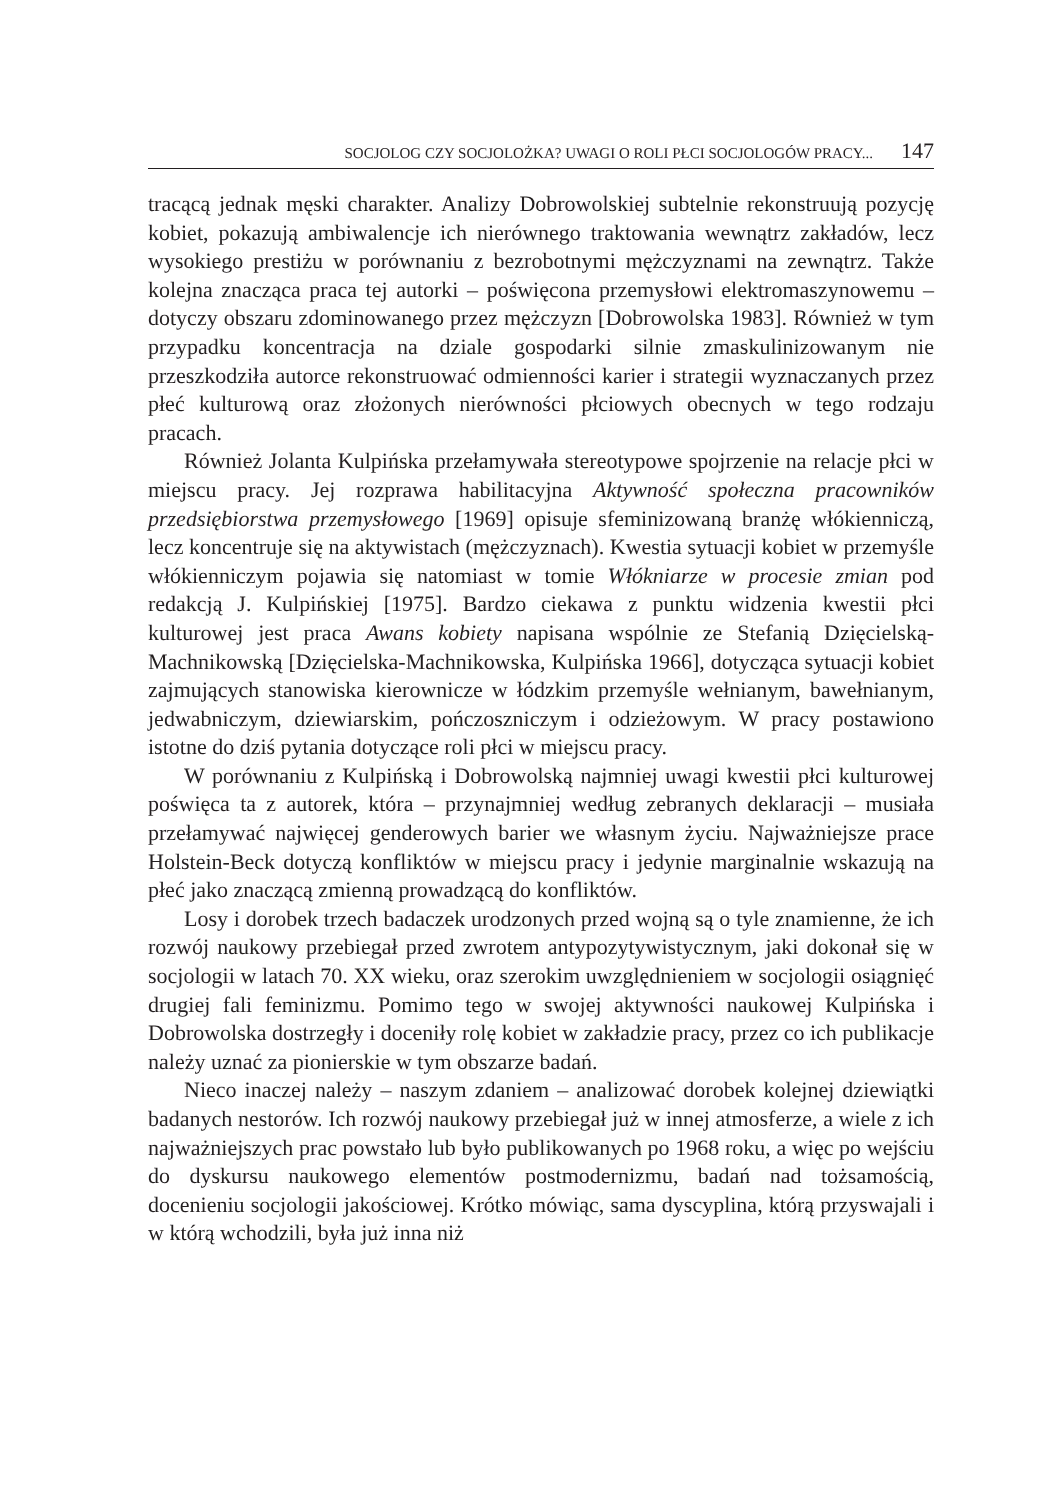SOCJOLOG CZY SOCJOLOŻKA? UWAGI O ROLI PŁCI SOCJOLOGÓW PRACY... 147
tracącą jednak męski charakter. Analizy Dobrowolskiej subtelnie rekonstruują pozycję kobiet, pokazują ambiwalencje ich nierównego traktowania wewnątrz zakładów, lecz wysokiego prestiżu w porównaniu z bezrobotnymi mężczyznami na zewnątrz. Także kolejna znacząca praca tej autorki – poświęcona przemysłowi elektromaszynowemu – dotyczy obszaru zdominowanego przez mężczyzn [Dobrowolska 1983]. Również w tym przypadku koncentracja na dziale gospodarki silnie zmaskulinizowanym nie przeszkodziła autorce rekonstruować odmienności karier i strategii wyznaczanych przez płeć kulturową oraz złożonych nierówności płciowych obecnych w tego rodzaju pracach.
Również Jolanta Kulpińska przełamywała stereotypowe spojrzenie na relacje płci w miejscu pracy. Jej rozprawa habilitacyjna Aktywność społeczna pracowników przedsiębiorstwa przemysłowego [1969] opisuje sfeminizowaną branżę włókienniczą, lecz koncentruje się na aktywistach (mężczyznach). Kwestia sytuacji kobiet w przemyśle włókienniczym pojawia się natomiast w tomie Włókniarze w procesie zmian pod redakcją J. Kulpińskiej [1975]. Bardzo ciekawa z punktu widzenia kwestii płci kulturowej jest praca Awans kobiety napisana wspólnie ze Stefanią Dzięcielską-Machnikowską [Dzięcielska-Machnikowska, Kulpińska 1966], dotycząca sytuacji kobiet zajmujących stanowiska kierownicze w łódzkim przemyśle wełnianym, bawełnianym, jedwabniczym, dziewiarskim, pończoszniczym i odzieżowym. W pracy postawiono istotne do dziś pytania dotyczące roli płci w miejscu pracy.
W porównaniu z Kulpińską i Dobrowolską najmniej uwagi kwestii płci kulturowej poświęca ta z autorek, która – przynajmniej według zebranych deklaracji – musiała przełamywać najwięcej genderowych barier we własnym życiu. Najważniejsze prace Holstein-Beck dotyczą konfliktów w miejscu pracy i jedynie marginalnie wskazują na płeć jako znaczącą zmienną prowadzącą do konfliktów.
Losy i dorobek trzech badaczek urodzonych przed wojną są o tyle znamienne, że ich rozwój naukowy przebiegał przed zwrotem antypozytywistycznym, jaki dokonał się w socjologii w latach 70. XX wieku, oraz szerokim uwzględnieniem w socjologii osiągnięć drugiej fali feminizmu. Pomimo tego w swojej aktywności naukowej Kulpińska i Dobrowolska dostrzegły i doceniły rolę kobiet w zakładzie pracy, przez co ich publikacje należy uznać za pionierskie w tym obszarze badań.
Nieco inaczej należy – naszym zdaniem – analizować dorobek kolejnej dziewiątki badanych nestorów. Ich rozwój naukowy przebiegał już w innej atmosferze, a wiele z ich najważniejszych prac powstało lub było publikowanych po 1968 roku, a więc po wejściu do dyskursu naukowego elementów postmodernizmu, badań nad tożsamością, docenieniu socjologii jakościowej. Krótko mówiąc, sama dyscyplina, którą przyswajali i w którą wchodzili, była już inna niż